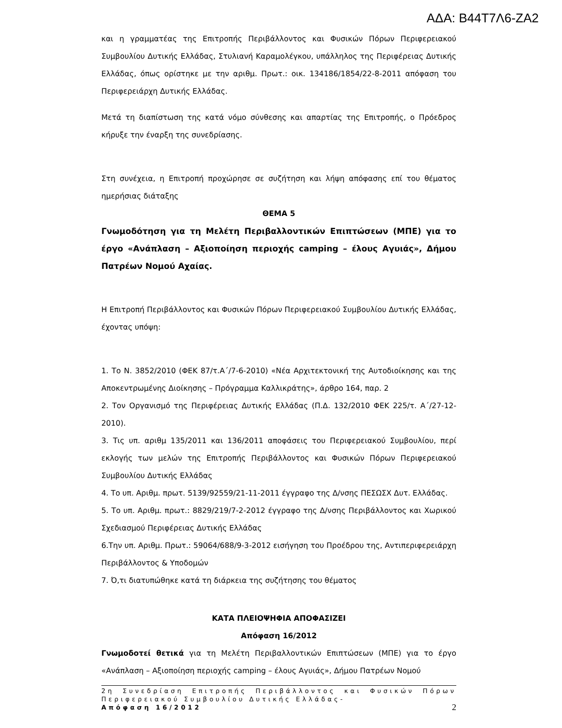ΑΔΑ: Β44Τ7Λ6-ΖΑ2
και η γραμματέας της Επιτροπής Περιβάλλοντος και Φυσικών Πόρων Περιφερειακού Συμβουλίου Δυτικής Ελλάδας, Στυλιανή Καραμολέγκου, υπάλληλος της Περιφέρειας Δυτικής Ελλάδας, όπως ορίστηκε με την αριθμ. Πρωτ.: οικ. 134186/1854/22-8-2011 απόφαση του Περιφερειάρχη Δυτικής Ελλάδας.
Μετά τη διαπίστωση της κατά νόμο σύνθεσης και απαρτίας της Επιτροπής, ο Πρόεδρος κήρυξε την έναρξη της συνεδρίασης.
Στη συνέχεια, η Επιτροπή προχώρησε σε συζήτηση και λήψη απόφασης επί του θέματος ημερήσιας διάταξης
ΘΕΜΑ 5
Γνωμοδότηση για τη Μελέτη Περιβαλλοντικών Επιπτώσεων (ΜΠΕ) για το έργο «Ανάπλαση – Αξιοποίηση περιοχής camping – έλους Αγυιάς», Δήμου Πατρέων Νομού Αχαίας.
Η Επιτροπή Περιβάλλοντος και Φυσικών Πόρων Περιφερειακού Συμβουλίου Δυτικής Ελλάδας, έχοντας υπόψη:
1. Το Ν. 3852/2010 (ΦΕΚ 87/τ.Α΄/7-6-2010) «Νέα Αρχιτεκτονική της Αυτοδιοίκησης και της Αποκεντρωμένης Διοίκησης – Πρόγραμμα Καλλικράτης», άρθρο 164, παρ. 2
2. Τον Οργανισμό της Περιφέρειας Δυτικής Ελλάδας (Π.Δ. 132/2010 ΦΕΚ 225/τ. Α΄/27-12-2010).
3. Τις υπ. αριθμ 135/2011 και 136/2011 αποφάσεις του Περιφερειακού Συμβουλίου, περί εκλογής των μελών της Επιτροπής Περιβάλλοντος και Φυσικών Πόρων Περιφερειακού Συμβουλίου Δυτικής Ελλάδας
4. Το υπ. Αριθμ. πρωτ. 5139/92559/21-11-2011 έγγραφο της Δ/νσης ΠΕΣΩΣΧ Δυτ. Ελλάδας.
5. Το υπ. Αριθμ. πρωτ.: 8829/219/7-2-2012 έγγραφο της Δ/νσης Περιβάλλοντος και Χωρικού Σχεδιασμού Περιφέρειας Δυτικής Ελλάδας
6.Την υπ. Αριθμ. Πρωτ.: 59064/688/9-3-2012 εισήγηση του Προέδρου της, Αντιπεριφερειάρχη Περιβάλλοντος & Υποδομών
7. Ό,τι διατυπώθηκε κατά τη διάρκεια της συζήτησης του θέματος
ΚΑΤΑ ΠΛΕΙΟΨΗΦΙΑ ΑΠΟΦΑΣΙΖΕΙ
Απόφαση 16/2012
Γνωμοδοτεί θετικά για τη Μελέτη Περιβαλλοντικών Επιπτώσεων (ΜΠΕ) για το έργο «Ανάπλαση – Αξιοποίηση περιοχής camping – έλους Αγυιάς», Δήμου Πατρέων Νομού
2η Συνεδρίαση Επιτροπής Περιβάλλοντος και Φυσικών Πόρων Περιφερειακού Συμβουλίου Δυτικής Ελλάδας-
Απόφαση 16/2012
2